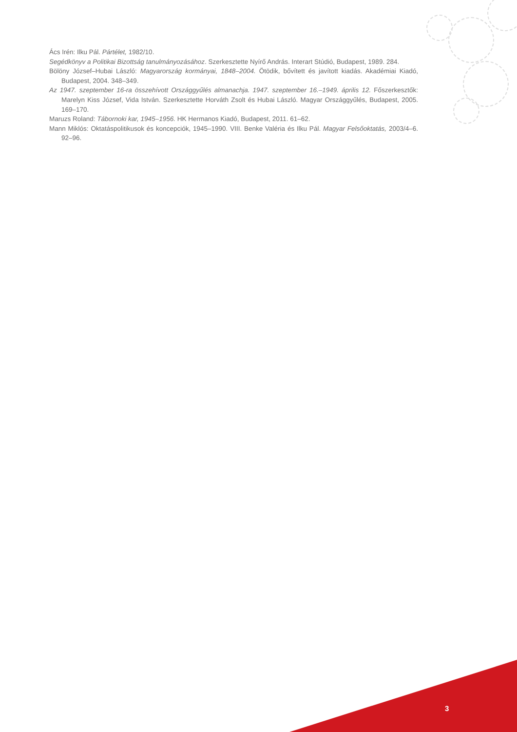Ács Irén: Ilku Pál. Pártélet, 1982/10.
Segédkönyv a Politikai Bizottság tanulmányozásához. Szerkesztette Nyírő András. Interart Stúdió, Budapest, 1989. 284.
Bölöny József–Hubai László: Magyarország kormányai, 1848–2004. Ötödik, bővített és javított kiadás. Akadémiai Kiadó, Budapest, 2004. 348–349.
Az 1947. szeptember 16-ra összehívott Országgyűlés almanachja. 1947. szeptember 16.–1949. április 12. Főszerkesztők: Marelyn Kiss József, Vida István. Szerkesztette Horváth Zsolt és Hubai László. Magyar Országgyűlés, Budapest, 2005. 169–170.
Maruzs Roland: Tábornoki kar, 1945–1956. HK Hermanos Kiadó, Budapest, 2011. 61–62.
Mann Miklós: Oktatáspolitikusok és koncepciók, 1945–1990. VIII. Benke Valéria és Ilku Pál. Magyar Felsőoktatás, 2003/4–6. 92–96.
3